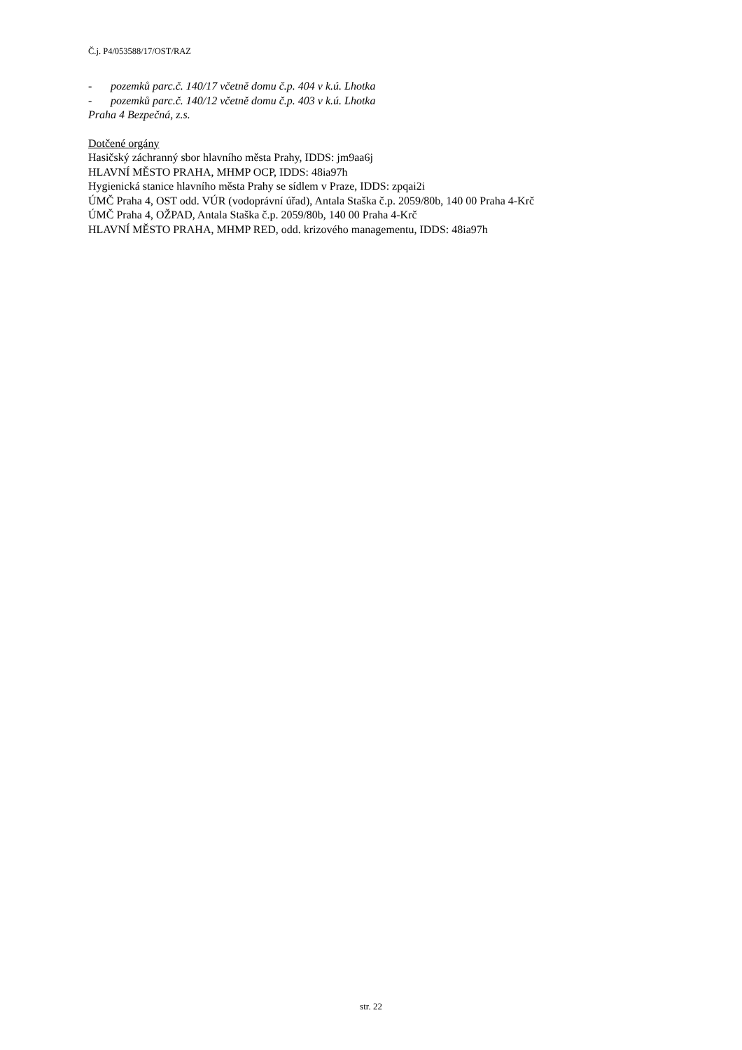Č.j. P4/053588/17/OST/RAZ
- pozemků parc.č. 140/17 včetně domu č.p. 404 v k.ú. Lhotka
- pozemků parc.č. 140/12 včetně domu č.p. 403 v k.ú. Lhotka
Praha 4 Bezpečná, z.s.
Dotčené orgány
Hasičský záchranný sbor hlavního města Prahy, IDDS: jm9aa6j
HLAVNÍ MĚSTO PRAHA, MHMP OCP, IDDS: 48ia97h
Hygienická stanice hlavního města Prahy se sídlem v Praze, IDDS: zpqai2i
ÚMČ Praha 4, OST odd. VÚR (vodoprávní úřad), Antala Staška č.p. 2059/80b, 140 00 Praha 4-Krč
ÚMČ Praha 4, OŽPAD, Antala Staška č.p. 2059/80b, 140 00 Praha 4-Krč
HLAVNÍ MĚSTO PRAHA, MHMP RED, odd. krizového managementu, IDDS: 48ia97h
str. 22